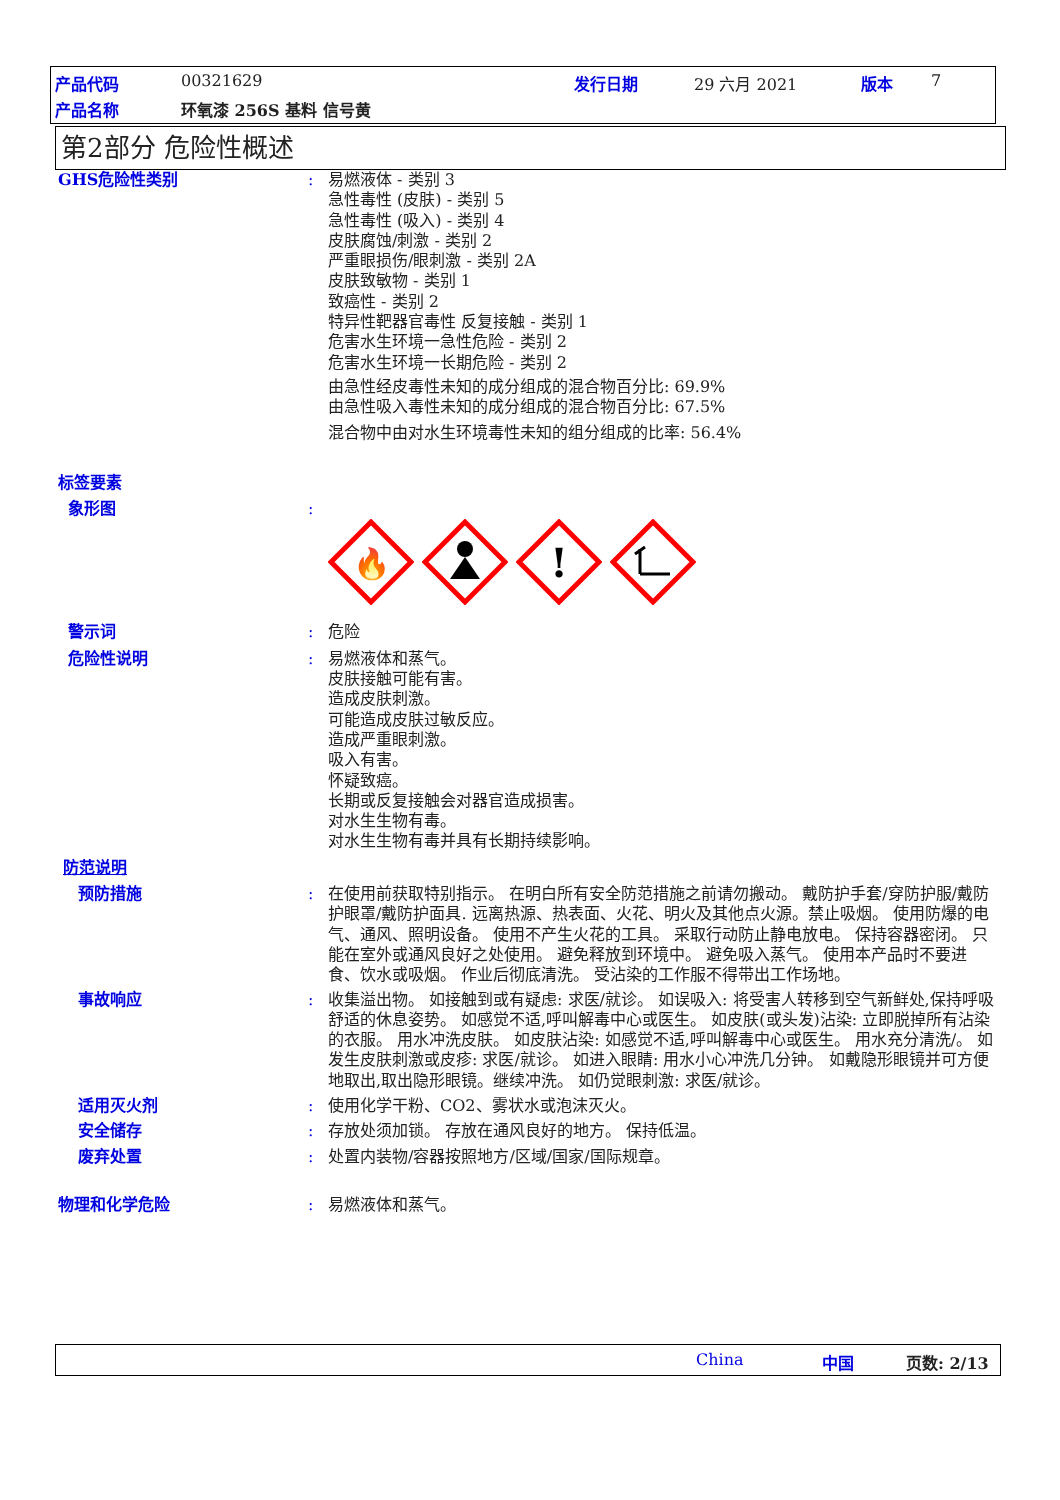产品代码 00321629 发行日期 29 六月 2021 版本 7
产品名称 环氧漆 256S 基料 信号黄
第2部分 危险性概述
GHS危险性类别 : 易燃液体 - 类别 3
急性毒性 (皮肤) - 类别 5
急性毒性 (吸入) - 类别 4
皮肤腐蚀/刺激 - 类别 2
严重眼损伤/眼刺激 - 类别 2A
皮肤致敏物 - 类别 1
致癌性 - 类别 2
特异性靶器官毒性 反复接触 - 类别 1
危害水生环境一急性危险 - 类别 2
危害水生环境一长期危险 - 类别 2
由急性经皮毒性未知的成分组成的混合物百分比: 69.9%
由急性吸入毒性未知的成分组成的混合物百分比: 67.5%
混合物中由对水生环境毒性未知的组分组成的比率: 56.4%
标签要素
象形图 :
🔥
!
警示词 : 危险
危险性说明 : 易燃液体和蒸气。
皮肤接触可能有害。
造成皮肤刺激。
可能造成皮肤过敏反应。
造成严重眼刺激。
吸入有害。
怀疑致癌。
长期或反复接触会对器官造成损害。
对水生生物有毒。
对水生生物有毒并具有长期持续影响。
防范说明
预防措施 : 在使用前获取特别指示。 在明白所有安全防范措施之前请勿搬动。 戴防护手套/穿防护服/戴防护眼罩/戴防护面具. 远离热源、热表面、火花、明火及其他点火源。禁止吸烟。 使用防爆的电气、通风、照明设备。 使用不产生火花的工具。 采取行动防止静电放电。 保持容器密闭。 只能在室外或通风良好之处使用。 避免释放到环境中。 避免吸入蒸气。 使用本产品时不要进食、饮水或吸烟。 作业后彻底清洗。 受沾染的工作服不得带出工作场地。
事故响应 : 收集溢出物。 如接触到或有疑虑: 求医/就诊。 如误吸入: 将受害人转移到空气新鲜处,保持呼吸舒适的休息姿势。 如感觉不适,呼叫解毒中心或医生。 如皮肤(或头发)沾染: 立即脱掉所有沾染的衣服。 用水冲洗皮肤。 如皮肤沾染: 如感觉不适,呼叫解毒中心或医生。 用水充分清洗/。 如发生皮肤刺激或皮疹: 求医/就诊。 如进入眼睛: 用水小心冲洗几分钟。 如戴隐形眼镜并可方便地取出,取出隐形眼镜。继续冲洗。 如仍觉眼刺激: 求医/就诊。
适用灭火剂 : 使用化学干粉、CO2、雾状水或泡沫灭火。
安全储存 : 存放处须加锁。 存放在通风良好的地方。 保持低温。
废弃处置 : 处置内装物/容器按照地方/区域/国家/国际规章。
物理和化学危险 : 易燃液体和蒸气。
China 中国 页数: 2/13